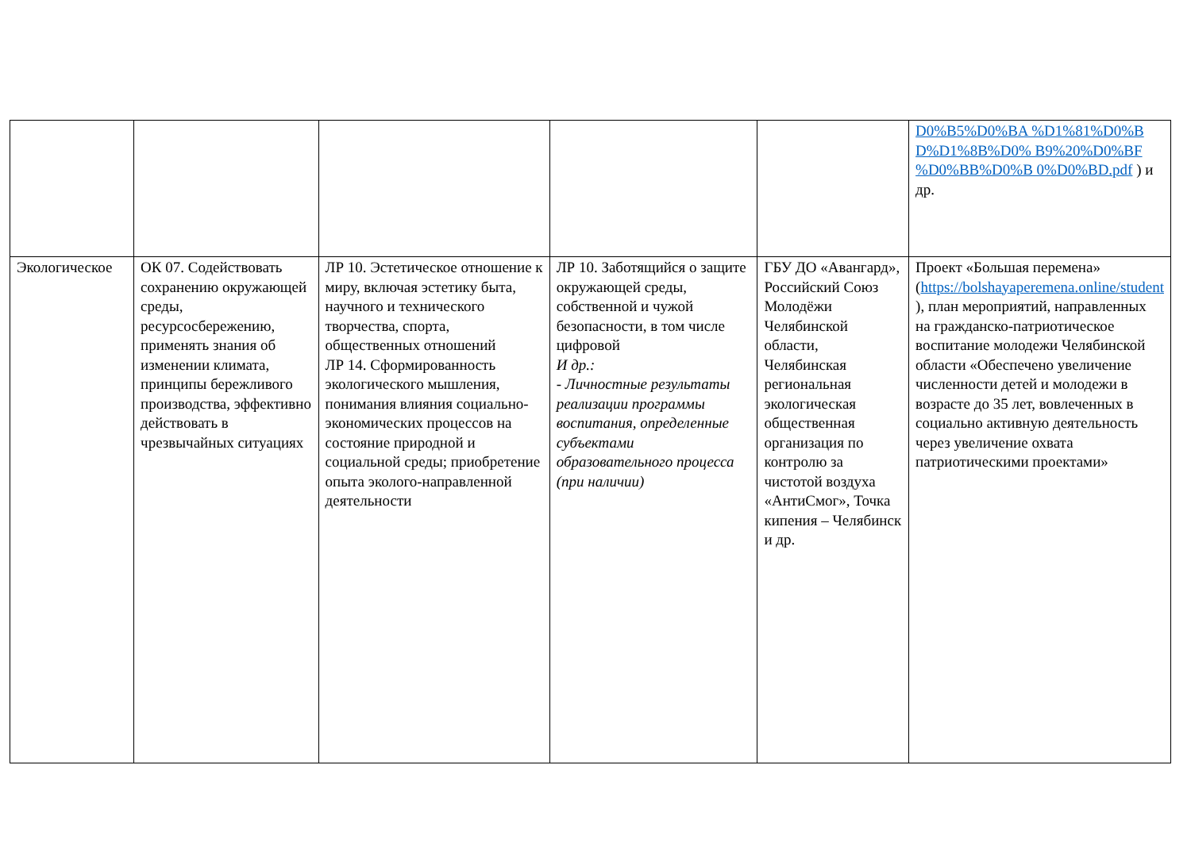| | | | | | D0%B5%D0%BA %D1%81%D0%B D%D1%8B%D0% B9%20%D0%BF %D0%BB%D0%B 0%D0%BD.pdf ) и др. |
| Экологическое | ОК 07. Содействовать сохранению окружающей среды, ресурсосбережению, применять знания об изменении климата, принципы бережливого производства, эффективно действовать в чрезвычайных ситуациях | ЛР 10. Эстетическое отношение к миру, включая эстетику быта, научного и технического творчества, спорта, общественных отношений ЛР 14. Сформированность экологического мышления, понимания влияния социально-экономических процессов на состояние природной и социальной среды; приобретение опыта эколого-направленной деятельности | ЛР 10. Заботящийся о защите окружающей среды, собственной и чужой безопасности, в том числе цифровой И др.: - Личностные результаты реализации программы воспитания, определенные субъектами образовательного процесса (при наличии) | ГБУ ДО «Авангард», Российский Союз Молодёжи Челябинской области, Челябинская региональная экологическая общественная организация по контролю за чистотой воздуха «АнтиСмог», Точка кипения – Челябинск и др. | Проект «Большая перемена» ( https://bolshayaperemena.online/student ), план мероприятий, направленных на гражданско-патриотическое воспитание молодежи Челябинской области «Обеспечено увеличение численности детей и молодежи в возрасте до 35 лет, вовлеченных в социально активную деятельность через увеличение охвата патриотическими проектами» |